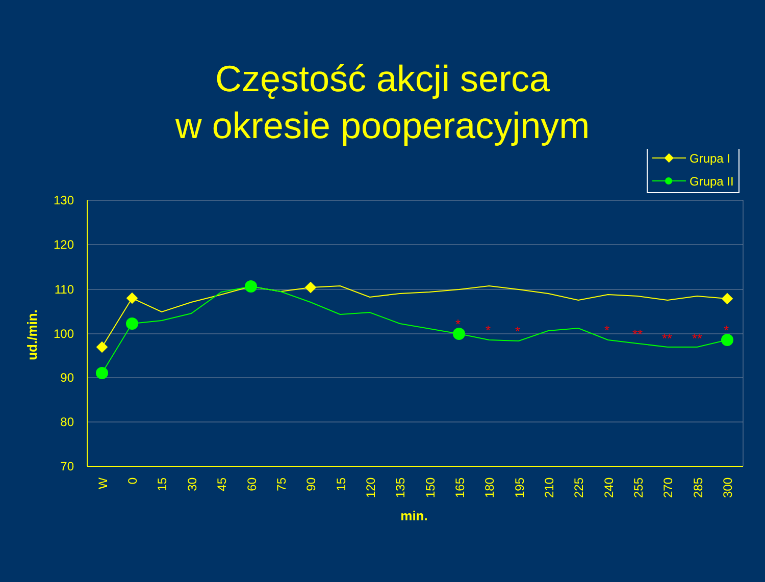Częstość akcji serca
w okresie pooperacyjnym
Grupa I
Grupa II
130
120
110
100
90
80
70
ud./min.
min.
W
0
15
30
45
60
75
90
15
120
135
150
165
180
195
210
225
240
255
270
285
300
*
*
*
*
**
**
**
*